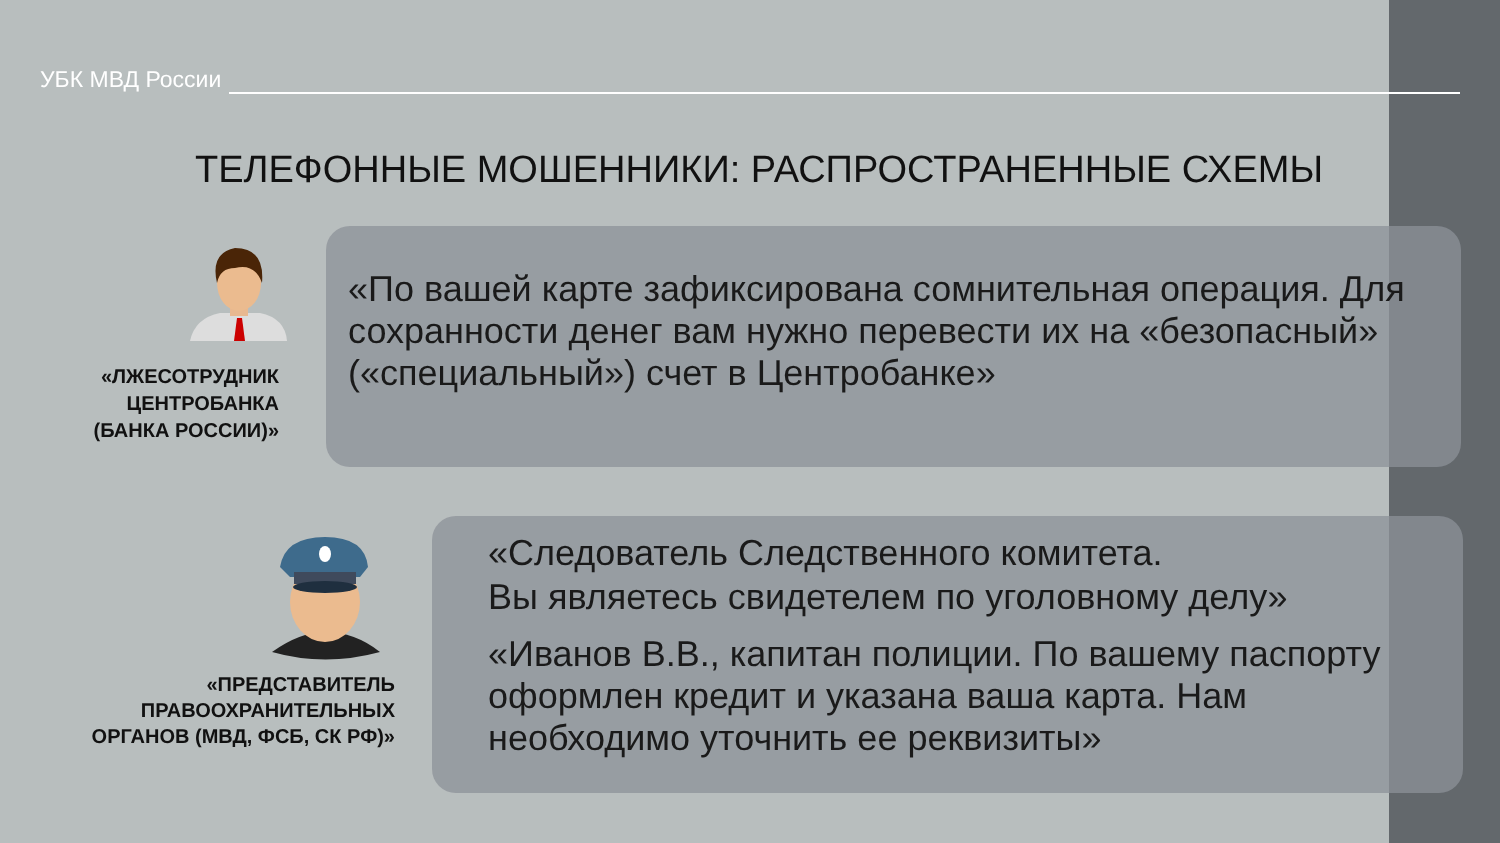УБК МВД России
ТЕЛЕФОННЫЕ МОШЕННИКИ: РАСПРОСТРАНЕННЫЕ СХЕМЫ
«ЛЖЕСОТРУДНИК
ЦЕНТРОБАНКА
(БАНКА РОССИИ)»
«По вашей карте зафиксирована сомнительная операция. Для сохранности денег вам нужно перевести их на «безопасный» («специальный») счет в Центробанке»
«ПРЕДСТАВИТЕЛЬ
ПРАВООХРАНИТЕЛЬНЫХ
ОРГАНОВ (МВД, ФСБ, СК РФ)»
«Следователь Следственного комитета.
Вы являетесь свидетелем по уголовному делу»
«Иванов В.В., капитан полиции. По вашему паспорту оформлен кредит и указана ваша карта. Нам необходимо уточнить ее реквизиты»